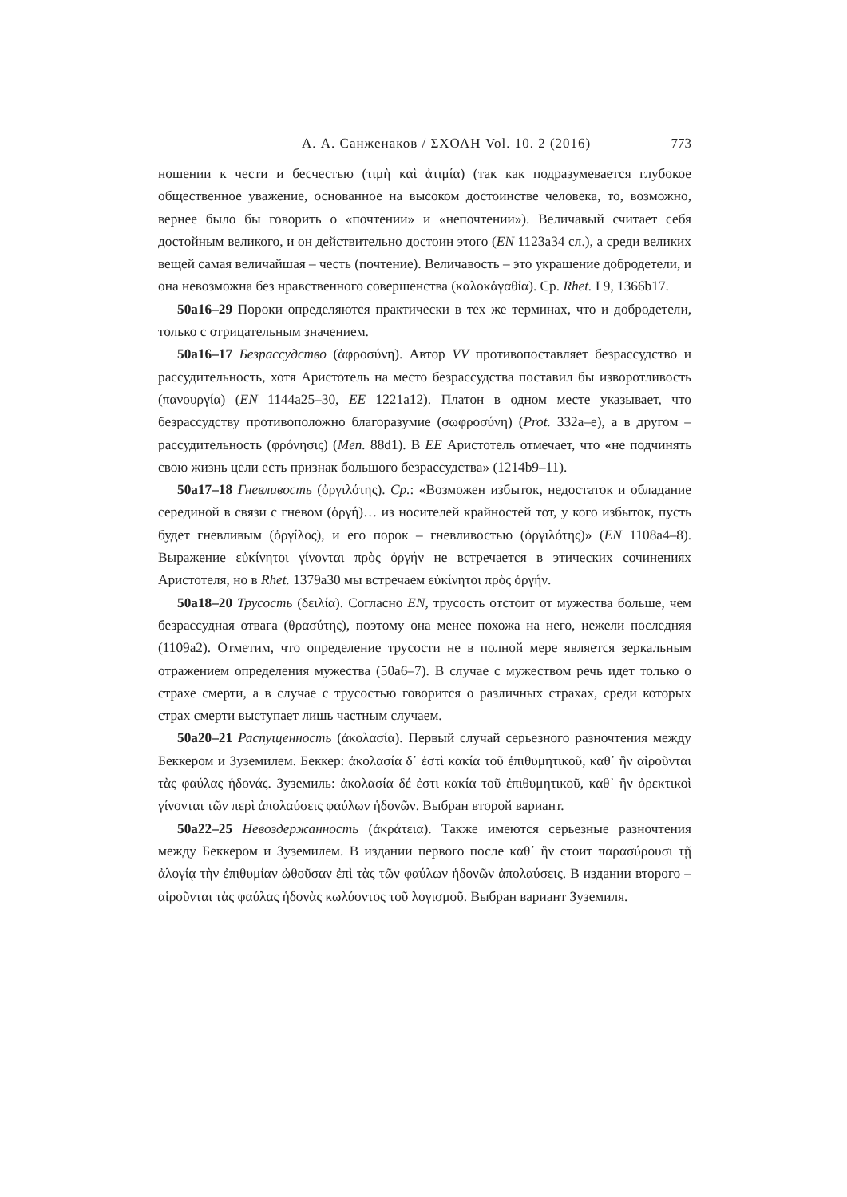А. А. Санженаков / ΣΧΟΛΗ Vol. 10. 2 (2016) 773
ношении к чести и бесчестью (τιμὴ καὶ ἀτιμία) (так как подразумевается глубокое общественное уважение, основанное на высоком достоинстве человека, то, возможно, вернее было бы говорить о «почтении» и «непочтении»). Величавый считает себя достойным великого, и он действительно достоин этого (EN 1123a34 сл.), а среди великих вещей самая величайшая – честь (почтение). Величавость – это украшение добродетели, и она невозможна без нравственного совершенства (καλοκἀγαθία). Ср. Rhet. I 9, 1366b17.
50a16–29 Пороки определяются практически в тех же терминах, что и добродетели, только с отрицательным значением.
50a16–17 Безрассудство (ἀφροσύνη). Автор VV противопоставляет безрассудство и рассудительность, хотя Аристотель на место безрассудства поставил бы изворотливость (πανουργία) (EN 1144a25–30, EE 1221a12). Платон в одном месте указывает, что безрассудству противоположно благоразумие (σωφροσύνη) (Prot. 332a–e), а в другом – рассудительность (φρόνησις) (Men. 88d1). В EE Аристотель отмечает, что «не подчинять свою жизнь цели есть признак большого безрассудства» (1214b9–11).
50a17–18 Гневливость (ὀργιλότης). Ср.: «Возможен избыток, недостаток и обладание серединой в связи с гневом (ὀργή)… из носителей крайностей тот, у кого избыток, пусть будет гневливым (ὀργίλος), и его порок – гневливостью (ὀργιλότης)» (EN 1108a4–8). Выражение εὐκίνητοι γίνονται πρὸς ὀργήν не встречается в этических сочинениях Аристотеля, но в Rhet. 1379a30 мы встречаем εὐκίνητοι πρὸς ὀργήν.
50a18–20 Трусость (δειλία). Согласно EN, трусость отстоит от мужества больше, чем безрассудная отвага (θρασύτης), поэтому она менее похожа на него, нежели последняя (1109a2). Отметим, что определение трусости не в полной мере является зеркальным отражением определения мужества (50a6–7). В случае с мужеством речь идет только о страхе смерти, а в случае с трусостью говорится о различных страхах, среди которых страх смерти выступает лишь частным случаем.
50a20–21 Распущенность (ἀκολασία). Первый случай серьезного разночтения между Беккером и Зуземилем. Беккер: ἀκολασία δ᾽ ἐστὶ κακία τοῦ ἐπιθυμητικοῦ, καθ᾽ ἣν αἱροῦνται τὰς φαύλας ἡδονάς. Зуземиль: ἀκολασία δέ ἐστι κακία τοῦ ἐπιθυμητικοῦ, καθ᾽ ἣν ὀρεκτικοὶ γίνονται τῶν περὶ ἀπολαύσεις φαύλων ἡδονῶν. Выбран второй вариант.
50a22–25 Невоздержанность (ἀκράτεια). Также имеются серьезные разночтения между Беккером и Зуземилем. В издании первого после καθ᾽ ἣν стоит παρασύρουσι τῇ ἀλογίᾳ τὴν ἐπιθυμίαν ὠθοῦσαν ἐπὶ τὰς τῶν φαύλων ἡδονῶν ἀπολαύσεις. В издании второго – αἱροῦνται τὰς φαύλας ἡδονὰς κωλύοντος τοῦ λογισμοῦ. Выбран вариант Зуземиля.